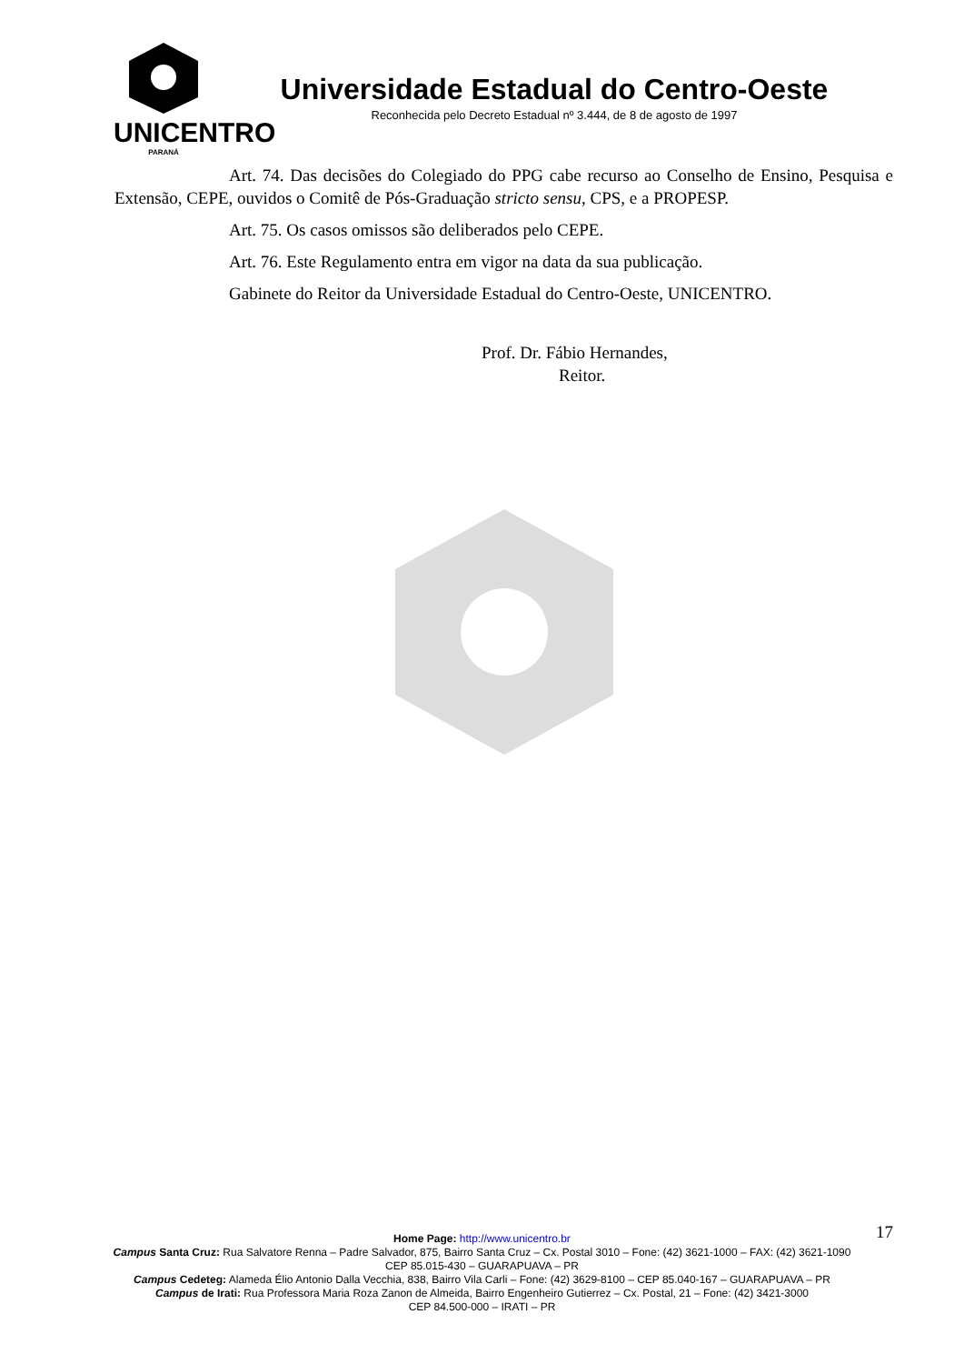UNICENTRO
PARANÁ
Universidade Estadual do Centro-Oeste
Reconhecida pelo Decreto Estadual nº 3.444, de 8 de agosto de 1997
Art. 74. Das decisões do Colegiado do PPG cabe recurso ao Conselho de Ensino, Pesquisa e Extensão, CEPE, ouvidos o Comitê de Pós-Graduação stricto sensu, CPS, e a PROPESP.
Art. 75. Os casos omissos são deliberados pelo CEPE.
Art. 76. Este Regulamento entra em vigor na data da sua publicação.
Gabinete do Reitor da Universidade Estadual do Centro-Oeste, UNICENTRO.
Prof. Dr. Fábio Hernandes,
Reitor.
17 Home Page: http://www.unicentro.br
Campus Santa Cruz: Rua Salvatore Renna – Padre Salvador, 875, Bairro Santa Cruz – Cx. Postal 3010 – Fone: (42) 3621-1000 – FAX: (42) 3621-1090
CEP 85.015-430 – GUARAPUAVA – PR
Campus Cedeteg: Alameda Élio Antonio Dalla Vecchia, 838, Bairro Vila Carli – Fone: (42) 3629-8100 – CEP 85.040-167 – GUARAPUAVA – PR
Campus de Irati: Rua Professora Maria Roza Zanon de Almeida, Bairro Engenheiro Gutierrez – Cx. Postal, 21 – Fone: (42) 3421-3000
CEP 84.500-000 – IRATI – PR